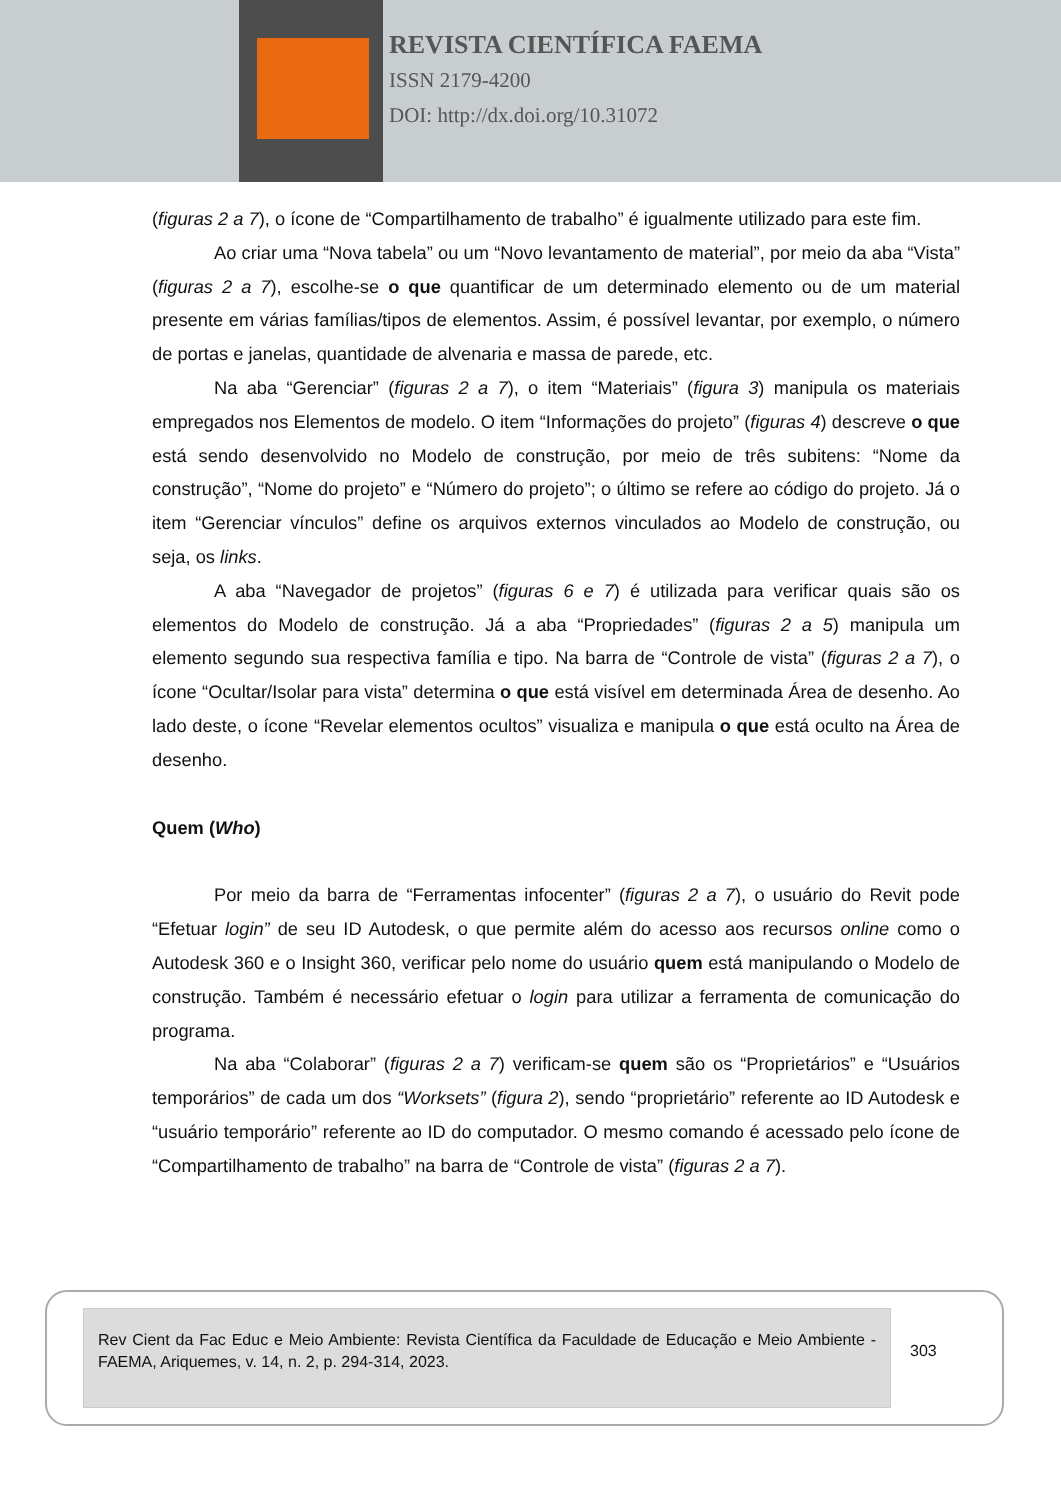REVISTA CIENTÍFICA FAEMA
ISSN 2179-4200
DOI: http://dx.doi.org/10.31072
(figuras 2 a 7), o ícone de “Compartilhamento de trabalho” é igualmente utilizado para este fim.
Ao criar uma “Nova tabela” ou um “Novo levantamento de material”, por meio da aba “Vista” (figuras 2 a 7), escolhe-se o que quantificar de um determinado elemento ou de um material presente em várias famílias/tipos de elementos. Assim, é possível levantar, por exemplo, o número de portas e janelas, quantidade de alvenaria e massa de parede, etc.
Na aba “Gerenciar” (figuras 2 a 7), o item “Materiais” (figura 3) manipula os materiais empregados nos Elementos de modelo. O item “Informações do projeto” (figuras 4) descreve o que está sendo desenvolvido no Modelo de construção, por meio de três subitens: “Nome da construção”, “Nome do projeto” e “Número do projeto”; o último se refere ao código do projeto. Já o item “Gerenciar vínculos” define os arquivos externos vinculados ao Modelo de construção, ou seja, os links.
A aba “Navegador de projetos” (figuras 6 e 7) é utilizada para verificar quais são os elementos do Modelo de construção. Já a aba “Propriedades” (figuras 2 a 5) manipula um elemento segundo sua respectiva família e tipo. Na barra de “Controle de vista” (figuras 2 a 7), o ícone “Ocultar/Isolar para vista” determina o que está visível em determinada Área de desenho. Ao lado deste, o ícone “Revelar elementos ocultos” visualiza e manipula o que está oculto na Área de desenho.
Quem (Who)
Por meio da barra de “Ferramentas infocenter” (figuras 2 a 7), o usuário do Revit pode “Efetuar login” de seu ID Autodesk, o que permite além do acesso aos recursos online como o Autodesk 360 e o Insight 360, verificar pelo nome do usuário quem está manipulando o Modelo de construção. Também é necessário efetuar o login para utilizar a ferramenta de comunicação do programa.
Na aba “Colaborar” (figuras 2 a 7) verificam-se quem são os “Proprietários” e “Usuários temporários” de cada um dos “Worksets” (figura 2), sendo “proprietário” referente ao ID Autodesk e “usuário temporário” referente ao ID do computador. O mesmo comando é acessado pelo ícone de “Compartilhamento de trabalho” na barra de “Controle de vista” (figuras 2 a 7).
Rev Cient da Fac Educ e Meio Ambiente: Revista Científica da Faculdade de Educação e Meio Ambiente - FAEMA, Ariquemes, v. 14, n. 2, p. 294-314, 2023.
303